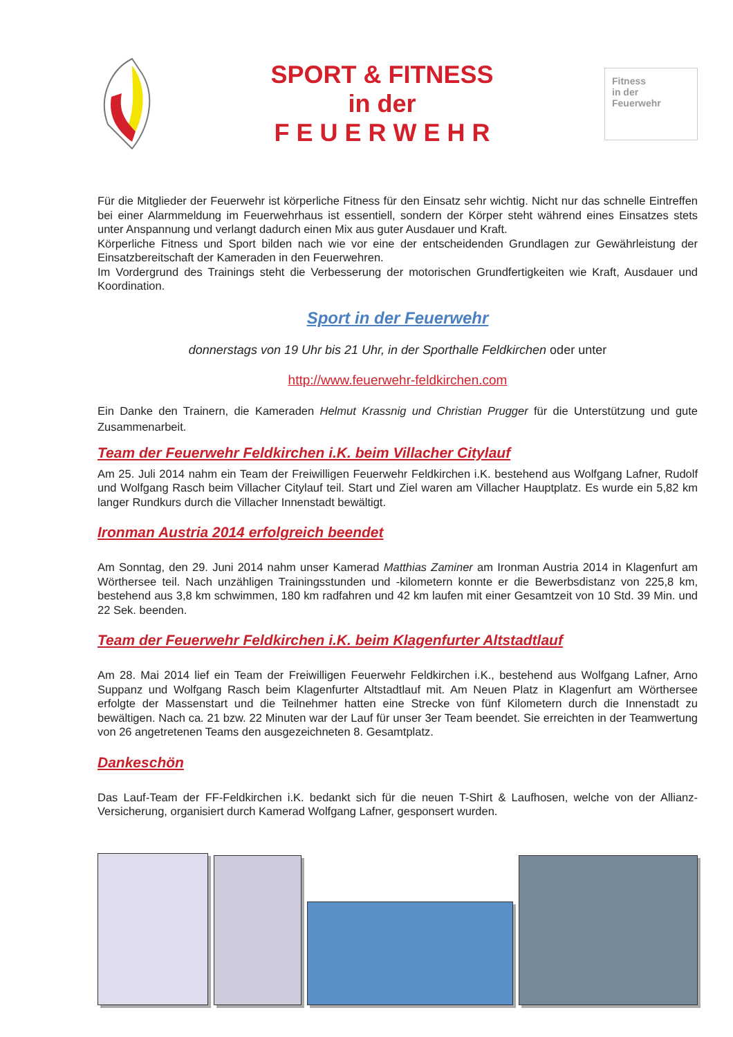SPORT & FITNESS
in der
F E U E R W E H R
Fitness
in der
Feuerwehr
Für die Mitglieder der Feuerwehr ist körperliche Fitness für den Einsatz sehr wichtig. Nicht nur das schnelle Eintreffen bei einer Alarmmeldung im Feuerwehrhaus ist essentiell, sondern der Körper steht während eines Einsatzes stets unter Anspannung und verlangt dadurch einen Mix aus guter Ausdauer und Kraft.
Körperliche Fitness und Sport bilden nach wie vor eine der entscheidenden Grundlagen zur Gewährleistung der Einsatzbereitschaft der Kameraden in den Feuerwehren.
Im Vordergrund des Trainings steht die Verbesserung der motorischen Grundfertigkeiten wie Kraft, Ausdauer und Koordination.
Sport in der Feuerwehr
donnerstags von 19 Uhr bis 21 Uhr, in der Sporthalle Feldkirchen oder unter
http://www.feuerwehr-feldkirchen.com
Ein Danke den Trainern, die Kameraden Helmut Krassnig und Christian Prugger für die Unterstützung und gute Zusammenarbeit.
Team der Feuerwehr Feldkirchen i.K. beim Villacher Citylauf
Am 25. Juli 2014 nahm ein Team der Freiwilligen Feuerwehr Feldkirchen i.K. bestehend aus Wolfgang Lafner, Rudolf und Wolfgang Rasch beim Villacher Citylauf teil. Start und Ziel waren am Villacher Hauptplatz. Es wurde ein 5,82 km langer Rundkurs durch die Villacher Innenstadt bewältigt.
Ironman Austria 2014 erfolgreich beendet
Am Sonntag, den 29. Juni 2014 nahm unser Kamerad Matthias Zaminer am Ironman Austria 2014 in Klagenfurt am Wörthersee teil. Nach unzähligen Trainingsstunden und -kilometern konnte er die Bewerbsdistanz von 225,8 km, bestehend aus 3,8 km schwimmen, 180 km radfahren und 42 km laufen mit einer Gesamtzeit von 10 Std. 39 Min. und 22 Sek. beenden.
Team der Feuerwehr Feldkirchen i.K. beim Klagenfurter Altstadtlauf
Am 28. Mai 2014 lief ein Team der Freiwilligen Feuerwehr Feldkirchen i.K., bestehend aus Wolfgang Lafner, Arno Suppanz und Wolfgang Rasch beim Klagenfurter Altstadtlauf mit. Am Neuen Platz in Klagenfurt am Wörthersee erfolgte der Massenstart und die Teilnehmer hatten eine Strecke von fünf Kilometern durch die Innenstadt zu bewältigen. Nach ca. 21 bzw. 22 Minuten war der Lauf für unser 3er Team beendet. Sie erreichten in der Teamwertung von 26 angetretenen Teams den ausgezeichneten 8. Gesamtplatz.
Dankeschön
Das Lauf-Team der FF-Feldkirchen i.K. bedankt sich für die neuen T-Shirt & Laufhosen, welche von der Allianz-Versicherung, organisiert durch Kamerad Wolfgang Lafner, gesponsert wurden.